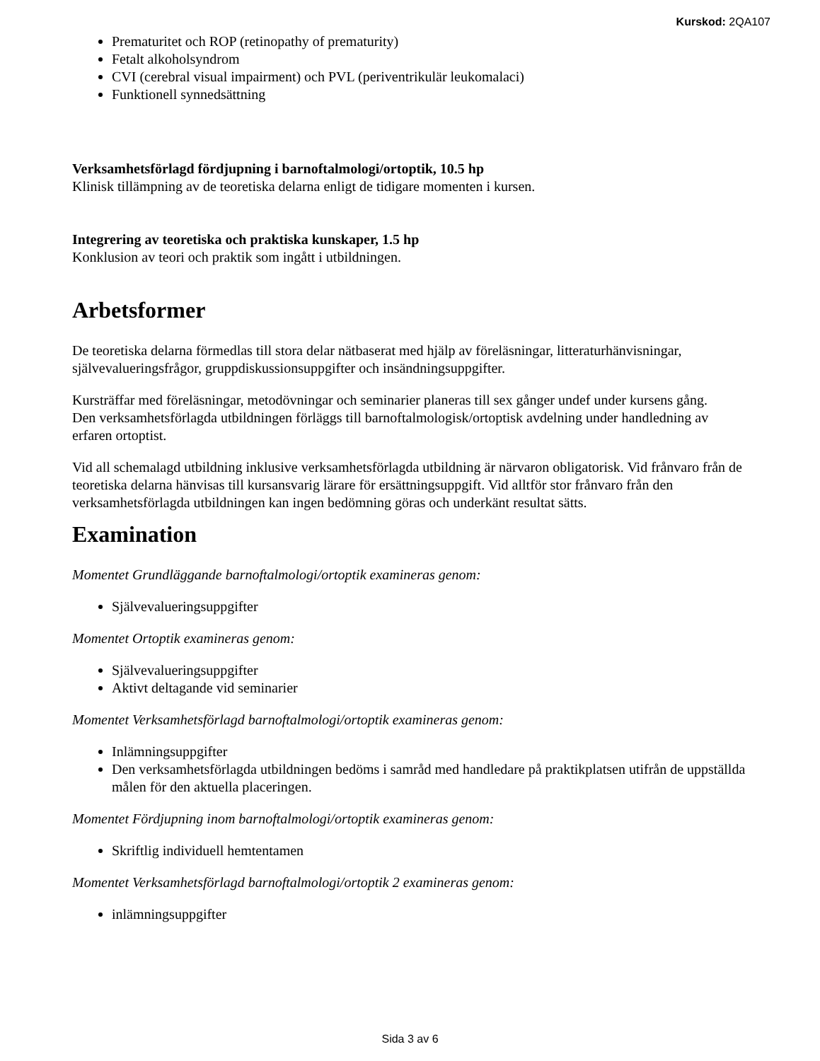Kurskod: 2QA107
Prematuritet och ROP (retinopathy of prematurity)
Fetalt alkoholsyndrom
CVI (cerebral visual impairment) och PVL (periventrikulär leukomalaci)
Funktionell synnedsättning
Verksamhetsförlagd fördjupning i barnoftalmologi/ortoptik, 10.5 hp
Klinisk tillämpning av de teoretiska delarna enligt de tidigare momenten i kursen.
Integrering av teoretiska och praktiska kunskaper, 1.5 hp
Konklusion av teori och praktik som ingått i utbildningen.
Arbetsformer
De teoretiska delarna förmedlas till stora delar nätbaserat med hjälp av föreläsningar, litteraturhänvisningar, självevalueringsfrågor, gruppdiskussionsuppgifter och insändningsuppgifter.
Kursträffar med föreläsningar, metodövningar och seminarier planeras till sex gånger undef under kursens gång.
Den verksamhetsförlagda utbildningen förläggs till barnoftalmologisk/ortoptisk avdelning under handledning av erfaren ortoptist.
Vid all schemalagd utbildning inklusive verksamhetsförlagda utbildning är närvaron obligatorisk. Vid frånvaro från de teoretiska delarna hänvisas till kursansvarig lärare för ersättningsuppgift. Vid alltför stor frånvaro från den verksamhetsförlagda utbildningen kan ingen bedömning göras och underkänt resultat sätts.
Examination
Momentet Grundläggande barnoftalmologi/ortoptik examineras genom:
Självevalueringsuppgifter
Momentet Ortoptik examineras genom:
Självevalueringsuppgifter
Aktivt deltagande vid seminarier
Momentet Verksamhetsförlagd barnoftalmologi/ortoptik examineras genom:
Inlämningsuppgifter
Den verksamhetsförlagda utbildningen bedöms i samråd med handledare på praktikplatsen utifrån de uppställda målen för den aktuella placeringen.
Momentet Fördjupning inom barnoftalmologi/ortoptik examineras genom:
Skriftlig individuell hemtentamen
Momentet Verksamhetsförlagd barnoftalmologi/ortoptik 2 examineras genom:
inlämningsuppgifter
Sida 3 av 6